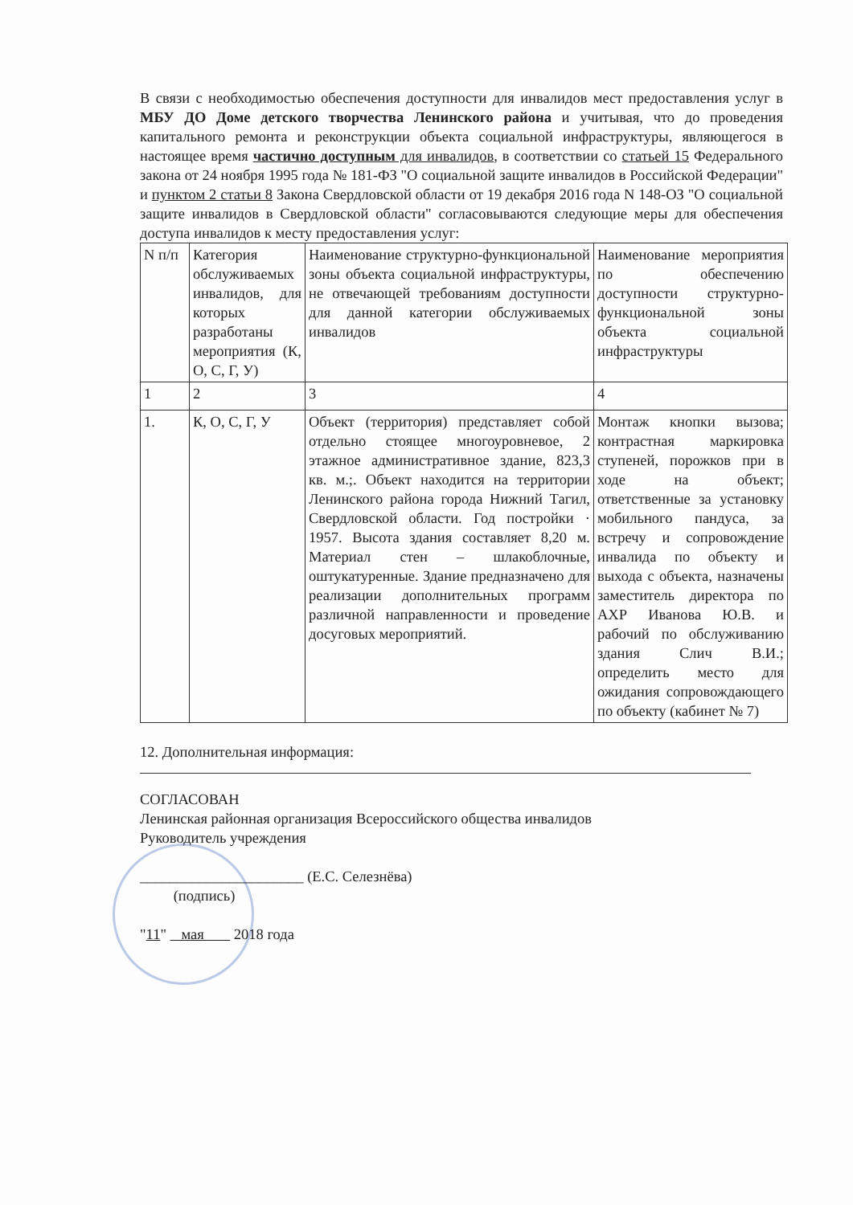В связи с необходимостью обеспечения доступности для инвалидов мест предоставления услуг в МБУ ДО Доме детского творчества Ленинского района и учитывая, что до проведения капитального ремонта и реконструкции объекта социальной инфраструктуры, являющегося в настоящее время частично доступным для инвалидов, в соответствии со статьей 15 Федерального закона от 24 ноября 1995 года № 181-ФЗ "О социальной защите инвалидов в Российской Федерации" и пунктом 2 статьи 8 Закона Свердловской области от 19 декабря 2016 года N 148-ОЗ "О социальной защите инвалидов в Свердловской области" согласовываются следующие меры для обеспечения доступа инвалидов к месту предоставления услуг:
| N п/п | Категория обслуживаемых инвалидов, для которых разработаны мероприятия (К, О, С, Г, У) | Наименование структурно-функциональной зоны объекта социальной инфраструктуры, не отвечающей требованиям доступности для данной категории обслуживаемых инвалидов | Наименование мероприятия по обеспечению доступности структурно-функциональной зоны объекта социальной инфраструктуры |
| 1 | 2 | 3 | 4 |
| 1. | К, О, С, Г, У | Объект (территория) представляет собой отдельно стоящее многоуровневое, 2 этажное административное здание, 823,3 кв. м.;. Объект находится на территории Ленинского района города Нижний Тагил, Свердловской области. Год постройки · 1957. Высота здания составляет 8,20 м. Материал стен – шлакоблочные, оштукатуренные. Здание предназначено для реализации дополнительных программ различной направленности и проведение досуговых мероприятий. | Монтаж кнопки вызова; контрастная маркировка ступеней, порожков при в ходе на объект; ответственные за установку мобильного пандуса, за встречу и сопровождение инвалида по объекту и выхода с объекта, назначены заместитель директора по АХР Иванова Ю.В. и рабочий по обслуживанию здания Слич В.И.; определить место для ожидания сопровождающего по объекту (кабинет № 7) |
12. Дополнительная информация:
СОГЛАСОВАН
Ленинская районная организация Всероссийского общества инвалидов
Руководитель учреждения
______________________ (Е.С. Селезнёва)
(подпись)
"11" мая 2018 года